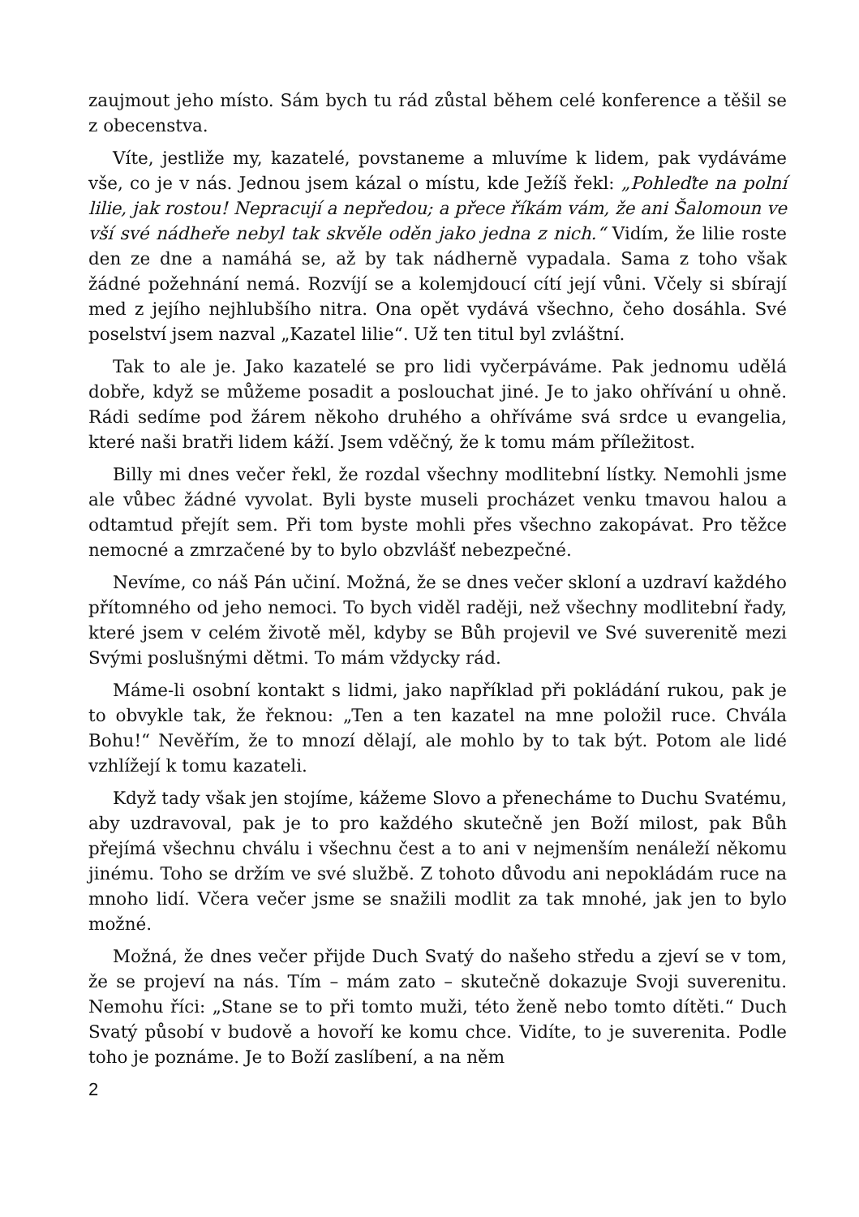zaujmout jeho místo. Sám bych tu rád zůstal během celé konference a těšil se z obecenstva.
Víte, jestliže my, kazatelé, povstaneme a mluvíme k lidem, pak vydáváme vše, co je v nás. Jednou jsem kázal o místu, kde Ježíš řekl: „Pohleďte na polní lilie, jak rostou! Nepracují a nepředou; a přece říkám vám, že ani Šalomoun ve vší své nádheře nebyl tak skvěle oděn jako jedna z nich.“ Vidím, že lilie roste den ze dne a namáhá se, až by tak nádherně vypadala. Sama z toho však žádné požehnání nemá. Rozvíjí se a kolemjdoucí cítí její vůni. Včely si sbírají med z jejího nejhlubšího nitra. Ona opět vydává všechno, čeho dosáhla. Své poselství jsem nazval „Kazatel lilie“. Už ten titul byl zvláštní.
Tak to ale je. Jako kazatelé se pro lidi vyčerpáváme. Pak jednomu udělá dobře, když se můžeme posadit a poslouchat jiné. Je to jako ohřívání u ohně. Rádi sedíme pod žárem někoho druhého a ohříváme svá srdce u evangelia, které naši bratři lidem káží. Jsem vděčný, že k tomu mám příležitost.
Billy mi dnes večer řekl, že rozdal všechny modlitební lístky. Nemohli jsme ale vůbec žádné vyvolat. Byli byste museli procházet venku tmavou halou a odtamtud přejít sem. Při tom byste mohli přes všechno zakopávat. Pro těžce nemocné a zmrzačené by to bylo obzvlášť nebezpečné.
Nevíme, co náš Pán učiní. Možná, že se dnes večer skloní a uzdraví každého přítomného od jeho nemoci. To bych viděl raději, než všechny modlitební řady, které jsem v celém životě měl, kdyby se Bůh projevil ve Své suverenitě mezi Svými poslušnými dětmi. To mám vždycky rád.
Máme-li osobní kontakt s lidmi, jako například při pokládání rukou, pak je to obvykle tak, že řeknou: „Ten a ten kazatel na mne položil ruce. Chvála Bohu!“ Nevěřím, že to mnozí dělají, ale mohlo by to tak být. Potom ale lidé vzhlížejí k tomu kazateli.
Když tady však jen stojíme, kážeme Slovo a přenecháme to Duchu Svatému, aby uzdravoval, pak je to pro každého skutečně jen Boží milost, pak Bůh přejímá všechnu chválu i všechnu čest a to ani v nejmenším nenáleží někomu jinému. Toho se držím ve své službě. Z tohoto důvodu ani nepokládám ruce na mnoho lidí. Včera večer jsme se snažili modlit za tak mnohé, jak jen to bylo možné.
Možná, že dnes večer přijde Duch Svatý do našeho středu a zjeví se v tom, že se projeví na nás. Tím – mám zato – skutečně dokazuje Svoji suverenitu. Nemohu říci: „Stane se to při tomto muži, této ženě nebo tomto dítěti.“ Duch Svatý působí v budově a hovoří ke komu chce. Vidíte, to je suverenita. Podle toho je poznáme. Je to Boží zaslíbení, a na něm
2